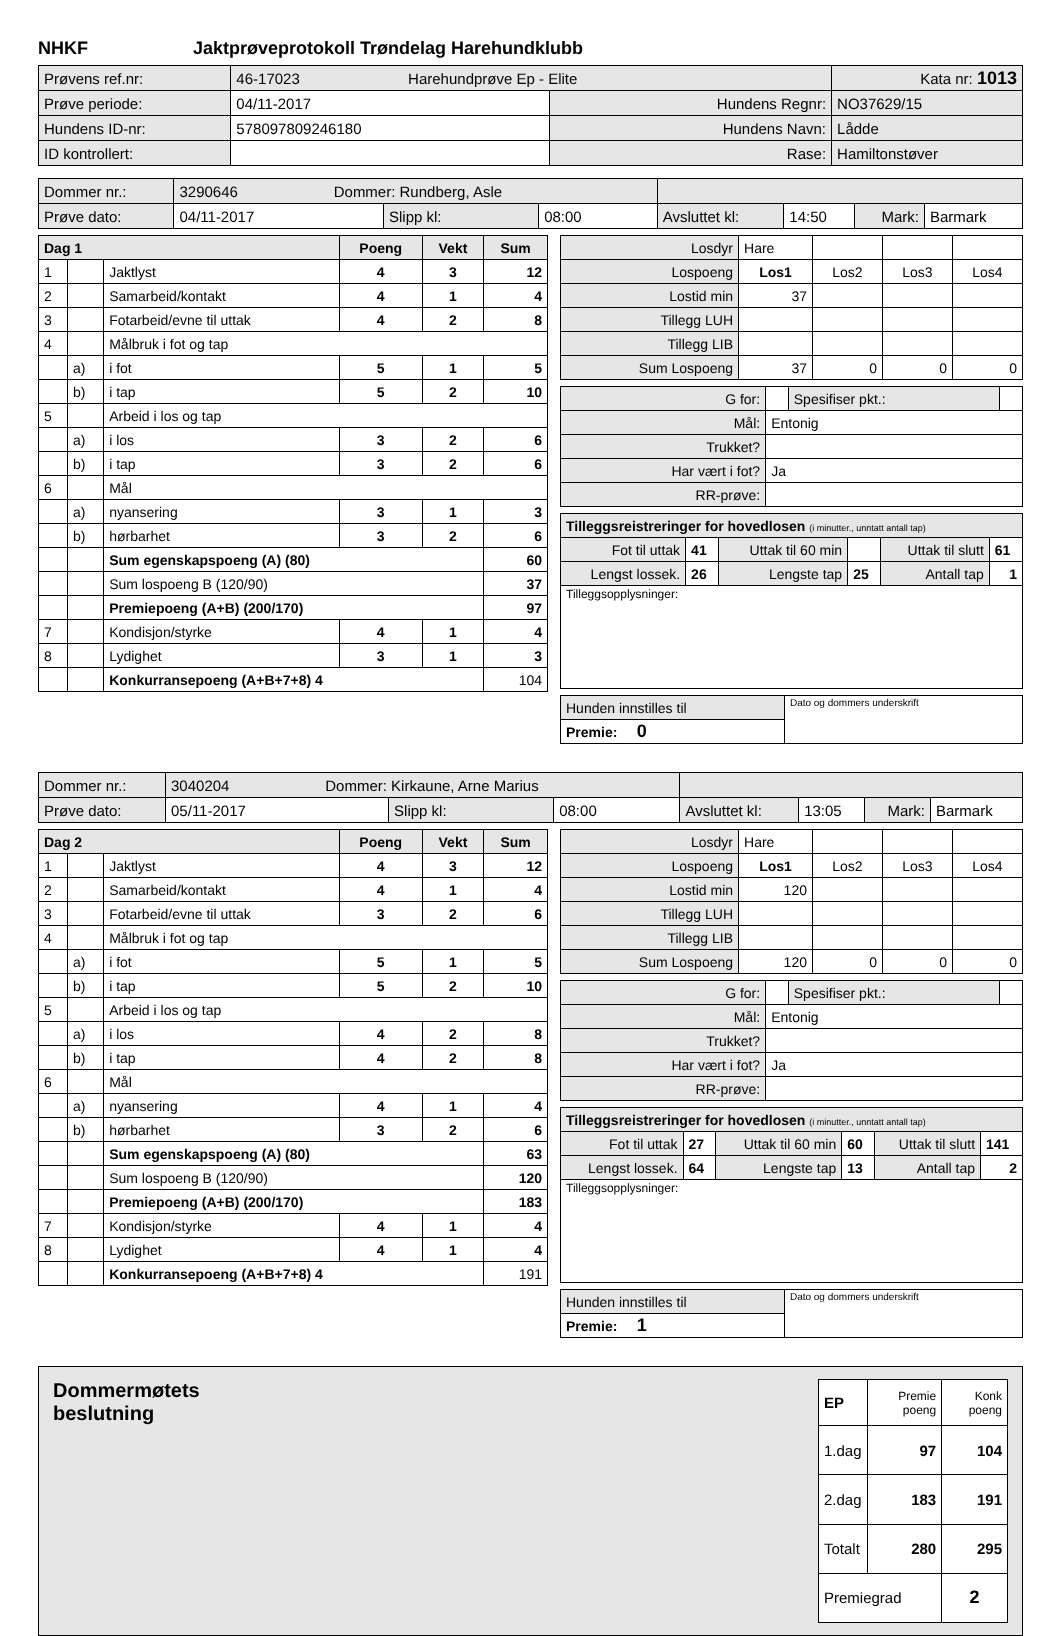NHKF Jaktprøveprotokoll Trøndelag Harehundklubb
| Prøvens ref.nr: | 46-17023 Harehundprøve Ep - Elite | | | Kata nr: 1013 |
| Prøve periode: | 04/11-2017 | Hundens Regnr: | NO37629/15 | |
| Hundens ID-nr: | 578097809246180 | Hundens Navn: | Lådde | |
| ID kontrollert: | | Rase: | Hamiltonstøver | |
| Dommer nr.: | 3290646 Dommer: Rundberg, Asle | | | | | | |
| Prøve dato: | 04/11-2017 | Slipp kl: | 08:00 | Avsluttet kl: | 14:50 | Mark: | Barmark |
| Dag 1 | | | Poeng | Vekt | Sum |
| 1 | | Jaktlyst | 4 | 3 | 12 |
| 2 | | Samarbeid/kontakt | 4 | 1 | 4 |
| 3 | | Fotarbeid/evne til uttak | 4 | 2 | 8 |
| 4 | | Målbruk i fot og tap | | | |
| | a) | i fot | 5 | 1 | 5 |
| | b) | i tap | 5 | 2 | 10 |
| 5 | | Arbeid i los og tap | | | |
| | a) | i los | 3 | 2 | 6 |
| | b) | i tap | 3 | 2 | 6 |
| 6 | | Mål | | | |
| | a) | nyansering | 3 | 1 | 3 |
| | b) | hørbarhet | 3 | 2 | 6 |
| | | Sum egenskapspoeng (A) (80) | | | 60 |
| | | Sum lospoeng B (120/90) | | | 37 |
| | | Premiepoeng (A+B) (200/170) | | | 97 |
| 7 | | Kondisjon/styrke | 4 | 1 | 4 |
| 8 | | Lydighet | 3 | 1 | 3 |
| | | Konkurransepoeng (A+B+7+8) 4 | | | 104 |
| Losdyr | Hare | | | |
| Lospoeng | Los1 | Los2 | Los3 | Los4 |
| Lostid min | 37 | | | |
| Tillegg LUH | | | | |
| Tillegg LIB | | | | |
| Sum Lospoeng | 37 | 0 | 0 | 0 |
| G for: | | Spesifiser pkt.: | |
| Mål: | Entonig | | |
| Trukket? | | | |
| Har vært i fot? | Ja | | |
| RR-prøve: | | | |
| Tilleggsreistreringer for hovedlosen (i minutter., unntatt antall tap) | | | | | |
| Fot til uttak | 41 | Uttak til 60 min | | Uttak til slutt | 61 |
| Lengst lossek. | 26 | Lengste tap | 25 | Antall tap | 1 |
| Tilleggsopplysninger: | | | | | |
| Hunden innstilles til | Dato og dommers underskrift |
| Premie: 0 | |
| Dommer nr.: | 3040204 Dommer: Kirkaune, Arne Marius | | | | | | |
| Prøve dato: | 05/11-2017 | Slipp kl: | 08:00 | Avsluttet kl: | 13:05 | Mark: | Barmark |
| Dag 2 | | | Poeng | Vekt | Sum |
| 1 | | Jaktlyst | 4 | 3 | 12 |
| 2 | | Samarbeid/kontakt | 4 | 1 | 4 |
| 3 | | Fotarbeid/evne til uttak | 3 | 2 | 6 |
| 4 | | Målbruk i fot og tap | | | |
| | a) | i fot | 5 | 1 | 5 |
| | b) | i tap | 5 | 2 | 10 |
| 5 | | Arbeid i los og tap | | | |
| | a) | i los | 4 | 2 | 8 |
| | b) | i tap | 4 | 2 | 8 |
| 6 | | Mål | | | |
| | a) | nyansering | 4 | 1 | 4 |
| | b) | hørbarhet | 3 | 2 | 6 |
| | | Sum egenskapspoeng (A) (80) | | | 63 |
| | | Sum lospoeng B (120/90) | | | 120 |
| | | Premiepoeng (A+B) (200/170) | | | 183 |
| 7 | | Kondisjon/styrke | 4 | 1 | 4 |
| 8 | | Lydighet | 4 | 1 | 4 |
| | | Konkurransepoeng (A+B+7+8) 4 | | | 191 |
| Losdyr | Hare | | | |
| Lospoeng | Los1 | Los2 | Los3 | Los4 |
| Lostid min | 120 | | | |
| Tillegg LUH | | | | |
| Tillegg LIB | | | | |
| Sum Lospoeng | 120 | 0 | 0 | 0 |
| G for: | | Spesifiser pkt.: | |
| Mål: | Entonig | | |
| Trukket? | | | |
| Har vært i fot? | Ja | | |
| RR-prøve: | | | |
| Tilleggsreistreringer for hovedlosen (i minutter., unntatt antall tap) | | | | | |
| Fot til uttak | 27 | Uttak til 60 min | 60 | Uttak til slutt | 141 |
| Lengst lossek. | 64 | Lengste tap | 13 | Antall tap | 2 |
| Tilleggsopplysninger: | | | | | |
| Hunden innstilles til | Dato og dommers underskrift |
| Premie: 1 | |
Dommermøtets
beslutning
| EP | Premie poeng | Konk poeng |
| 1.dag | 97 | 104 |
| 2.dag | 183 | 191 |
| Totalt | 280 | 295 |
| Premiegrad | | 2 |